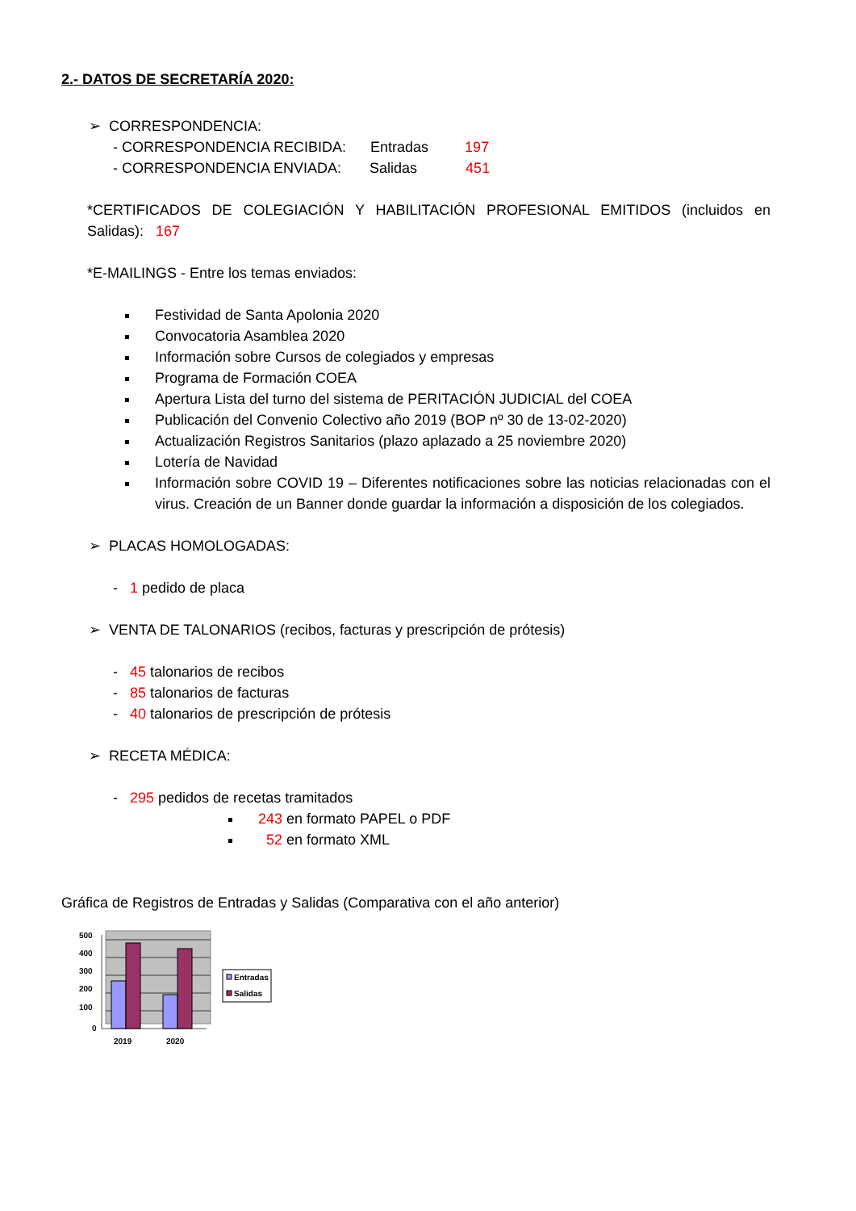2.- DATOS DE SECRETARÍA 2020:
➢ CORRESPONDENCIA:
- CORRESPONDENCIA RECIBIDA: Entradas 197
- CORRESPONDENCIA ENVIADA: Salidas 451
*CERTIFICADOS DE COLEGIACIÓN Y HABILITACIÓN PROFESIONAL EMITIDOS (incluidos en Salidas): 167
*E-MAILINGS - Entre los temas enviados:
Festividad de Santa Apolonia 2020
Convocatoria Asamblea 2020
Información sobre Cursos de colegiados y empresas
Programa de Formación COEA
Apertura Lista del turno del sistema de PERITACIÓN JUDICIAL del COEA
Publicación del Convenio Colectivo año 2019 (BOP nº 30 de 13-02-2020)
Actualización Registros Sanitarios (plazo aplazado a 25 noviembre 2020)
Lotería de Navidad
Información sobre COVID 19 – Diferentes notificaciones sobre las noticias relacionadas con el virus. Creación de un Banner donde guardar la información a disposición de los colegiados.
➢ PLACAS HOMOLOGADAS:
- 1 pedido de placa
➢ VENTA DE TALONARIOS (recibos, facturas y prescripción de prótesis)
- 45 talonarios de recibos
- 85 talonarios de facturas
- 40 talonarios de prescripción de prótesis
➢ RECETA MÉDICA:
- 295 pedidos de recetas tramitados
243 en formato PAPEL o PDF
52 en formato XML
Gráfica de Registros de Entradas y Salidas (Comparativa con el año anterior)
500
400
300
200
100
0
2019
2020
Entradas
Salidas